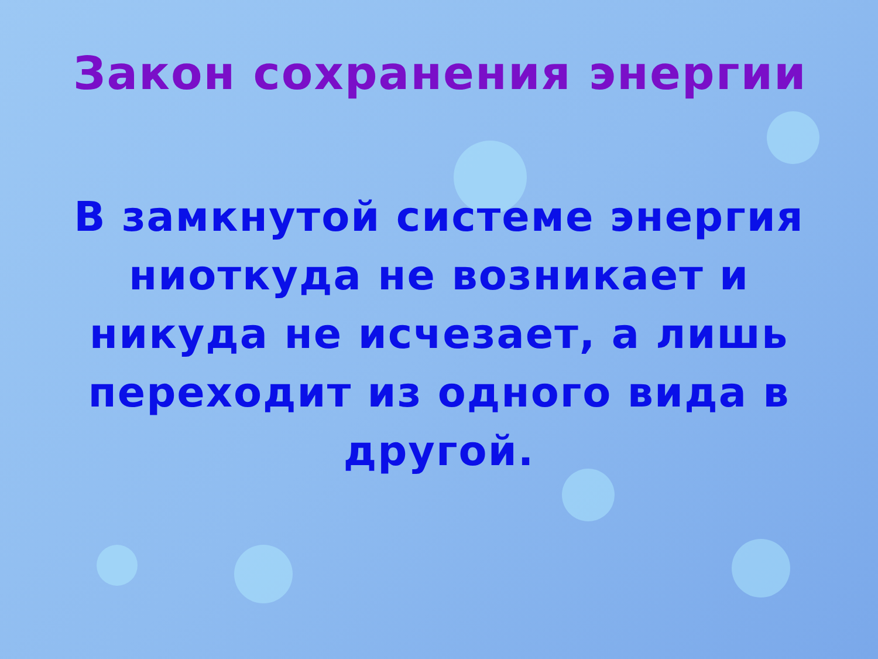Закон сохранения энергии
В замкнутой системе энергия ниоткуда не возникает и никуда не исчезает, а лишь переходит из одного вида в другой.